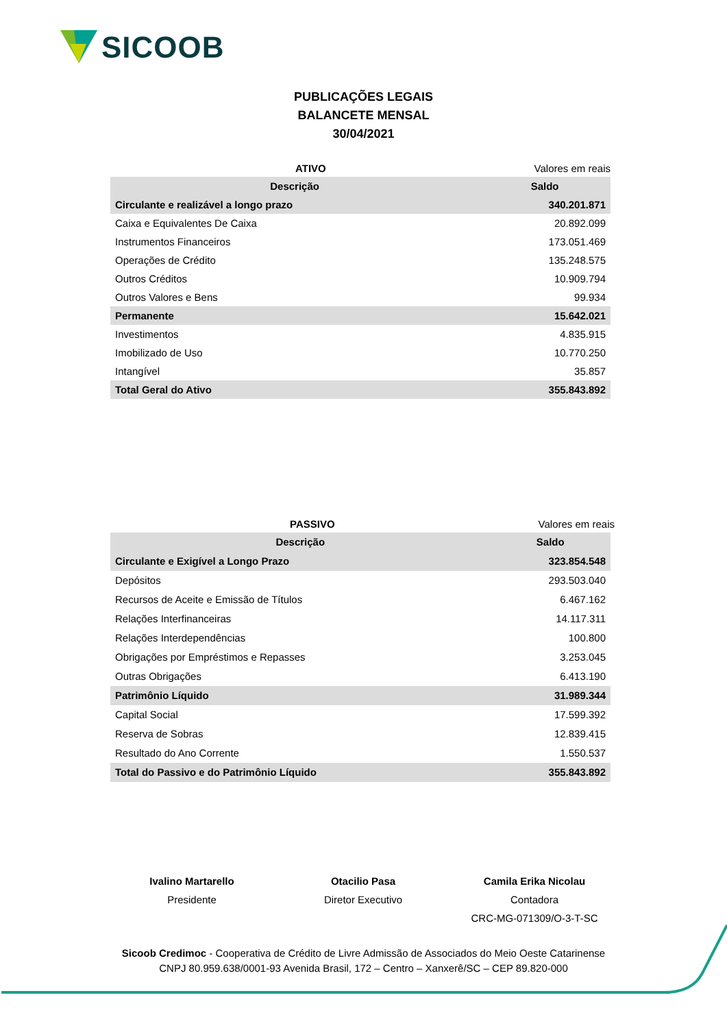SICOOB
PUBLICAÇÕES LEGAIS
BALANCETE MENSAL
30/04/2021
ATIVO Valores em reais
| Descrição | Saldo |
| --- | --- |
| Circulante e realizável a longo prazo | 340.201.871 |
| Caixa e Equivalentes De Caixa | 20.892.099 |
| Instrumentos Financeiros | 173.051.469 |
| Operações de Crédito | 135.248.575 |
| Outros Créditos | 10.909.794 |
| Outros Valores e Bens | 99.934 |
| Permanente | 15.642.021 |
| Investimentos | 4.835.915 |
| Imobilizado de Uso | 10.770.250 |
| Intangível | 35.857 |
| Total Geral do Ativo | 355.843.892 |
PASSIVO Valores em reais
| Descrição | Saldo |
| --- | --- |
| Circulante e Exigível a Longo Prazo | 323.854.548 |
| Depósitos | 293.503.040 |
| Recursos de Aceite e Emissão de Títulos | 6.467.162 |
| Relações Interfinanceiras | 14.117.311 |
| Relações Interdependências | 100.800 |
| Obrigações por Empréstimos e Repasses | 3.253.045 |
| Outras Obrigações | 6.413.190 |
| Patrimônio Líquido | 31.989.344 |
| Capital Social | 17.599.392 |
| Reserva de Sobras | 12.839.415 |
| Resultado do Ano Corrente | 1.550.537 |
| Total do Passivo e do Patrimônio Líquido | 355.843.892 |
Ivalino Martarello
Presidente
Otacilio Pasa
Diretor Executivo
Camila Erika Nicolau
Contadora
CRC-MG-071309/O-3-T-SC
Sicoob Credimoc - Cooperativa de Crédito de Livre Admissão de Associados do Meio Oeste Catarinense
CNPJ 80.959.638/0001-93 Avenida Brasil, 172 – Centro – Xanxerê/SC – CEP 89.820-000